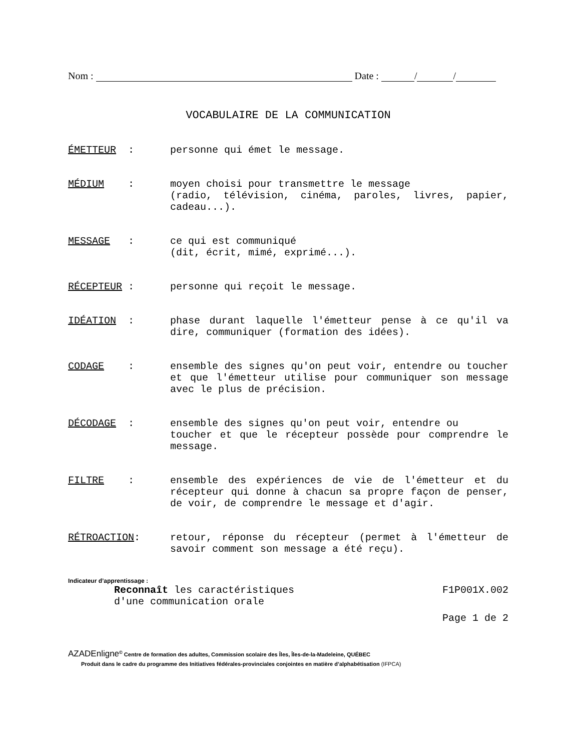Nom : Date : / /
VOCABULAIRE DE LA COMMUNICATION
ÉMETTEUR : personne qui émet le message.
MÉDIUM : moyen choisi pour transmettre le message
(radio, télévision, cinéma, paroles, livres, papier, cadeau...).
MESSAGE : ce qui est communiqué
(dit, écrit, mimé, exprimé...).
RÉCEPTEUR : personne qui reçoit le message.
IDÉATION : phase durant laquelle l'émetteur pense à ce qu'il va dire, communiquer (formation des idées).
CODAGE : ensemble des signes qu'on peut voir, entendre ou toucher et que l'émetteur utilise pour communiquer son message avec le plus de précision.
DÉCODAGE : ensemble des signes qu'on peut voir, entendre ou
toucher et que le récepteur possède pour comprendre le message.
FILTRE : ensemble des expériences de vie de l'émetteur et du récepteur qui donne à chacun sa propre façon de penser, de voir, de comprendre le message et d'agir.
RÉTROACTION: retour, réponse du récepteur (permet à l'émetteur de savoir comment son message a été reçu).
Indicateur d’apprentissage :
Reconnaît les caractéristiques
d'une communication orale
F1P001X.002
Page 1 de 2
AZADEnligne<sup>©</sup> Centre de formation des adultes, Commission scolaire des Îles, Îles-de-la-Madeleine, QUÉBEC
Produit dans le cadre du programme des Initiatives fédérales-provinciales conjointes en matière d’alphabétisation (IFPCA)